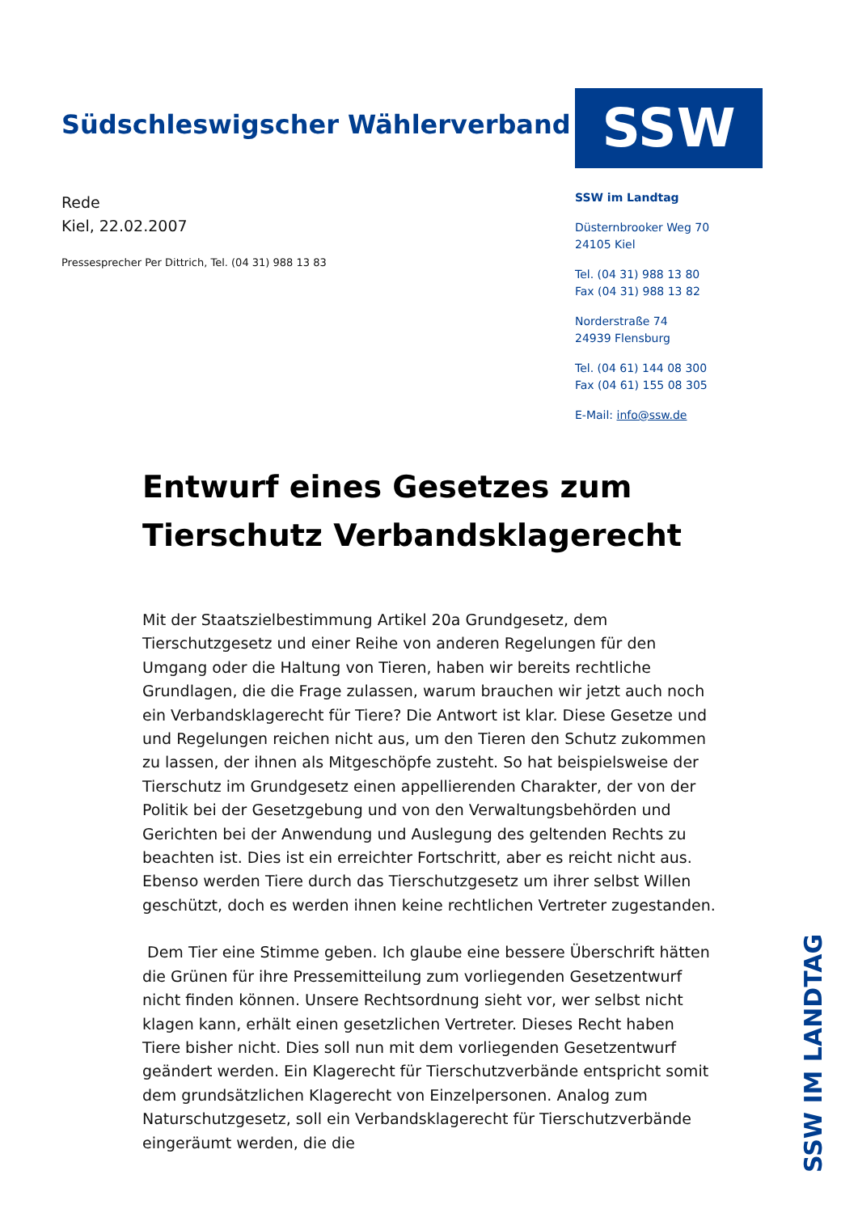Südschleswigscher Wählerverband
SSW
Rede
Kiel, 22.02.2007
Pressesprecher Per Dittrich, Tel. (04 31) 988 13 83
SSW im Landtag
Düsternbrooker Weg 70
24105 Kiel
Tel. (04 31) 988 13 80
Fax (04 31) 988 13 82
Norderstraße 74
24939 Flensburg
Tel. (04 61) 144 08 300
Fax (04 61) 155 08 305
E-Mail: info@ssw.de
Entwurf eines Gesetzes zum Tierschutz Verbandsklagerecht
Mit der Staatszielbestimmung Artikel 20a Grundgesetz, dem Tierschutzgesetz und einer Reihe von anderen Regelungen für den Umgang oder die Haltung von Tieren, haben wir bereits rechtliche Grundlagen, die die Frage zulassen, warum brauchen wir jetzt auch noch ein Verbandsklagerecht für Tiere? Die Antwort ist klar. Diese Gesetze und und Regelungen reichen nicht aus, um den Tieren den Schutz zukommen zu lassen, der ihnen als Mitgeschöpfe zusteht. So hat beispielsweise der Tierschutz im Grundgesetz einen appellierenden Charakter, der von der Politik bei der Gesetzgebung und von den Verwaltungsbehörden und Gerichten bei der Anwendung und Auslegung des geltenden Rechts zu beachten ist. Dies ist ein erreichter Fortschritt, aber es reicht nicht aus. Ebenso werden Tiere durch das Tierschutzgesetz um ihrer selbst Willen geschützt, doch es werden ihnen keine rechtlichen Vertreter zugestanden.
Dem Tier eine Stimme geben. Ich glaube eine bessere Überschrift hätten die Grünen für ihre Pressemitteilung zum vorliegenden Gesetzentwurf nicht finden können. Unsere Rechtsordnung sieht vor, wer selbst nicht klagen kann, erhält einen gesetzlichen Vertreter. Dieses Recht haben Tiere bisher nicht. Dies soll nun mit dem vorliegenden Gesetzentwurf geändert werden. Ein Klagerecht für Tierschutzverbände entspricht somit dem grundsätzlichen Klagerecht von Einzelpersonen. Analog zum Naturschutzgesetz, soll ein Verbandsklagerecht für Tierschutzverbände eingeräumt werden, die die
SSW IM LANDTAG